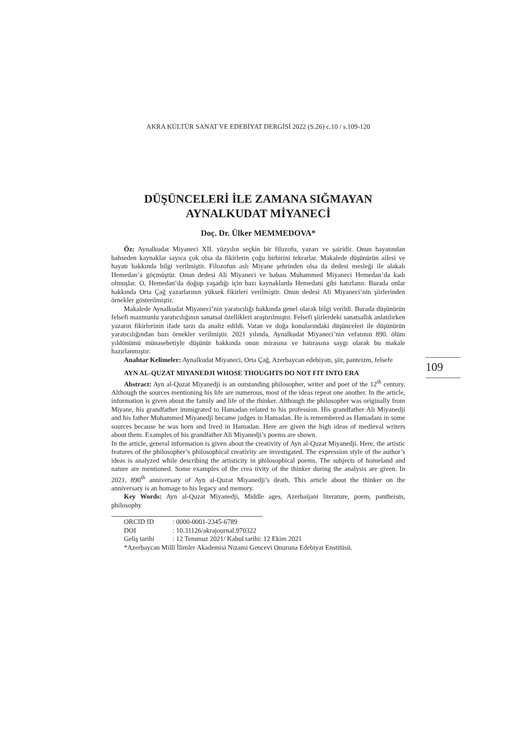AKRA KÜLTÜR SANAT VE EDEBİYAT DERGİSİ 2022 (S.26) c.10 / s.109-120
DÜŞÜNCELERİ İLE ZAMANA SIĞMAYAN
AYNALKUDAT MİYANECİ
Doç. Dr. Ülker MEMMEDOVA*
Öz: Aynalkudat Miyaneci XII. yüzyılın seçkin bir filozofu, yazarı ve şairidir. Onun hayatından bahseden kaynaklar sayıca çok olsa da fikirlerin çoğu birbirini tekrarlar. Makalede düşünürün ailesi ve hayatı hakkında bilgi verilmiştir. Filozofun aslı Miyane şehrinden olsa da dedesi mesleği ile alakalı Hemedan’a göçmüştür. Onun dedesi Ali Miyaneci ve babası Muhammed Miyaneci Hemedan’da kadı olmuşlar. O, Hemedan’da doğup yaşadığı için bazı kaynaklarda Hemedani gibi hatırlanır. Burada onlar hakkında Orta Çağ yazarlarının yüksek fikirleri verilmiştir. Onun dedesi Ali Miyaneci’nin şiirlerinden örnekler gösterilmiştir.
Makalede Aynalkudat Miyaneci’nin yaratıcılığı hakkında genel olarak bilgi verildi. Burada düşünürün felsefi mazmunlu yaratıcılığının sanatsal özellikleri araştırılmıştır. Felsefi şiirlerdeki sanatsallık anlatılırken yazarın fikirlerinin ifade tarzı da analiz edildi. Vatan ve doğa konularındaki düşünceleri ile düşünürün yaratıcılığından bazı örnekler verilmiştir. 2021 yılında, Aynalkudat Miyaneci’nin vefatının 890. ölüm yıldönümü münasebetiyle düşünür hakkında onun mirasına ve hatırasına saygı olarak bu makale hazırlanmıştır.
Anahtar Kelimeler: Aynalkudat Miyaneci, Orta Çağ, Azerbaycan edebiyatı, şiir, panteizm, felsefe
AYN AL-QUZAT MIYANEDJI WHOSE THOUGHTS DO NOT FIT INTO ERA
Abstract: Ayn al-Quzat Miyanedji is an outstanding philosopher, writer and poet of the 12<sup>th</sup> century. Although the sources mentioning his life are numerous, most of the ideas repeat one another. In the article, information is given about the family and life of the thinker. Although the philosopher was originally from Miyane, his grandfather immigrated to Hamadan related to his profession. His grandfather Ali Miyanedji and his father Muhammed Miyanedji became judges in Hamadan. He is remembered as Hamadani in some sources because he was born and lived in Hamadan. Here are given the high ideas of medieval writers about them. Examples of his grandfather Ali Miyanedji’s poems are shown.
In the article, general information is given about the creativity of Ayn al-Quzat Miyanedji. Here, the artistic features of the philosopher’s philosophical creativity are investigated. The expression style of the author’s ideas is analyzed while describing the artisticity in philosophical poems. The subjects of homeland and nature are mentioned. Some examples of the crea tivity of the thinker during the analysis are given. In 2021, 890<sup>th</sup> anniversary of Ayn al-Quzat Miyanedji’s death. This article about the thinker on the anniversary is an homage to his legacy and memory.
Key Words: Ayn al-Quzat Miyanedji, Middle ages, Azerbaijani literature, poem, pantheism, philosophy
ORCID ID: 0000-0001-2345-6789
DOI: 10.31126/akrajournal.970322
Geliş tarihi: 12 Temmuz 2021/ Kabul tarihi: 12 Ekim 2021
*Azerbaycan Millî İlimler Akademisi Nizami Gencevi Onuruna Edebiyat Enstitüsü.
109